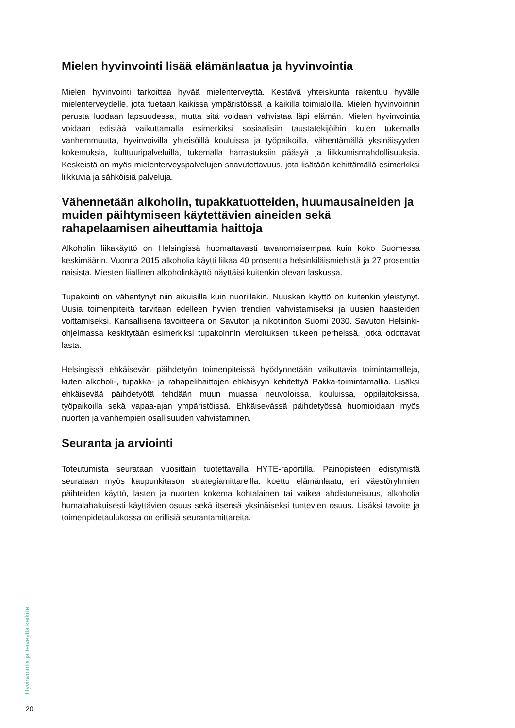Mielen hyvinvointi lisää elämänlaatua ja hyvinvointia
Mielen hyvinvointi tarkoittaa hyvää mielenterveyttä. Kestävä yhteiskunta rakentuu hyvälle mielenterveydelle, jota tuetaan kaikissa ympäristöissä ja kaikilla toimialoilla. Mielen hyvinvoinnin perusta luodaan lapsuudessa, mutta sitä voidaan vahvistaa läpi elämän. Mielen hyvinvointia voidaan edistää vaikuttamalla esimerkiksi sosiaalisiin taustatekijöihin kuten tukemalla vanhemmuutta, hyvinvoivilla yhteisöillä kouluissa ja työpaikoilla, vähentämällä yksinäisyyden kokemuksia, kulttuuripalveluilla, tukemalla harrastuksiin pääsyä ja liikkumismahdollisuuksia. Keskeistä on myös mielenterveyspalvelujen saavutettavuus, jota lisätään kehittämällä esimerkiksi liikkuvia ja sähköisiä palveluja.
Vähennetään alkoholin, tupakkatuotteiden, huumausaineiden ja muiden päihtymiseen käytettävien aineiden sekä rahapelaamisen aiheuttamia haittoja
Alkoholin liikakäyttö on Helsingissä huomattavasti tavanomaisempaa kuin koko Suomessa keskimäärin. Vuonna 2015 alkoholia käytti liikaa 40 prosenttia helsinkiläismiehistä ja 27 prosenttia naisista. Miesten liiallinen alkoholinkäyttö näyttäisi kuitenkin olevan laskussa.
Tupakointi on vähentynyt niin aikuisilla kuin nuorillakin. Nuuskan käyttö on kuitenkin yleistynyt. Uusia toimenpiteitä tarvitaan edelleen hyvien trendien vahvistamiseksi ja uusien haasteiden voittamiseksi. Kansallisena tavoitteena on Savuton ja nikotiiniton Suomi 2030. Savuton Helsinki-ohjelmassa keskitytään esimerkiksi tupakoinnin vieroituksen tukeen perheissä, jotka odottavat lasta.
Helsingissä ehkäisevän päihdetyön toimenpiteissä hyödynnetään vaikuttavia toimintamalleja, kuten alkoholi-, tupakka- ja rahapelihaittojen ehkäisyyn kehitettyä Pakka-toimintamallia. Lisäksi ehkäisevää päihdetyötä tehdään muun muassa neuvoloissa, kouluissa, oppilaitoksissa, työpaikoilla sekä vapaa-ajan ympäristöissä. Ehkäisevässä päihdetyössä huomioidaan myös nuorten ja vanhempien osallisuuden vahvistaminen.
Seuranta ja arviointi
Toteutumista seurataan vuosittain tuotettavalla HYTE-raportilla. Painopisteen edistymistä seurataan myös kaupunkitason strategiamittareilla: koettu elämänlaatu, eri väestöryhmien päihteiden käyttö, lasten ja nuorten kokema kohtalainen tai vaikea ahdistuneisuus, alkoholia humalahakuisesti käyttävien osuus sekä itsensä yksinäiseksi tuntevien osuus. Lisäksi tavoite ja toimenpidetaulukossa on erillisiä seurantamittareita.
Hyvinvointia ja terveyttä kaikille
20